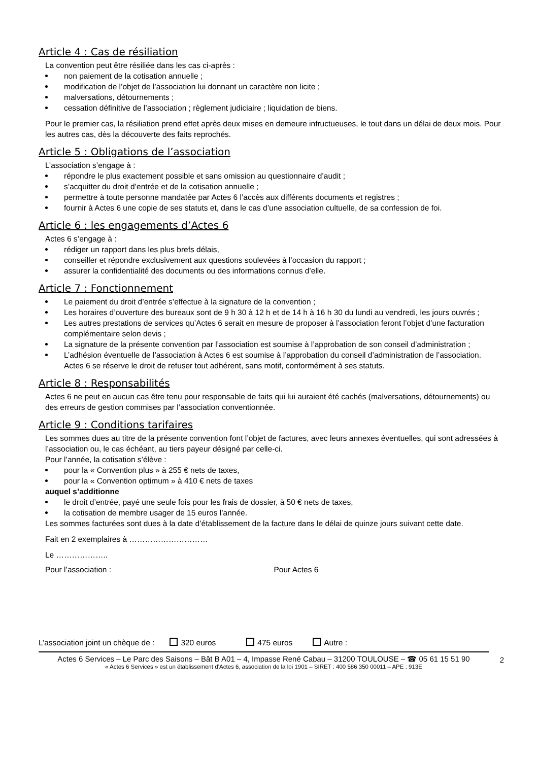Article 4 : Cas de résiliation
La convention peut être résiliée dans les cas ci-après :
non paiement de la cotisation annuelle ;
modification de l’objet de l’association lui donnant un caractère non licite ;
malversations, détournements ;
cessation définitive de l’association ; règlement judiciaire ; liquidation de biens.
Pour le premier cas, la résiliation prend effet après deux mises en demeure infructueuses, le tout dans un délai de deux mois. Pour les autres cas, dès la découverte des faits reprochés.
Article 5 : Obligations de l’association
L’association s’engage à :
répondre le plus exactement possible et sans omission au questionnaire d’audit ;
s’acquitter du droit d’entrée et de la cotisation annuelle ;
permettre à toute personne mandatée par Actes 6 l’accès aux différents documents et registres ;
fournir à Actes 6 une copie de ses statuts et, dans le cas d’une association cultuelle, de sa confession de foi.
Article 6 : les engagements d’Actes 6
Actes 6 s’engage à :
rédiger un rapport dans les plus brefs délais,
conseiller et répondre exclusivement aux questions soulevées à l’occasion du rapport ;
assurer la confidentialité des documents ou des informations connus d’elle.
Article 7 : Fonctionnement
Le paiement du droit d’entrée s’effectue à la signature de la convention ;
Les horaires d’ouverture des bureaux sont de 9 h 30 à 12 h et de 14 h à 16 h 30 du lundi au vendredi, les jours ouvrés ;
Les autres prestations de services qu’Actes 6 serait en mesure de proposer à l’association feront l’objet d’une facturation complémentaire selon devis ;
La signature de la présente convention par l’association est soumise à l’approbation de son conseil d’administration ;
L’adhésion éventuelle de l’association à Actes 6 est soumise à l’approbation du conseil d’administration de l’association. Actes 6 se réserve le droit de refuser tout adhérent, sans motif, conformément à ses statuts.
Article 8 : Responsabilités
Actes 6 ne peut en aucun cas être tenu pour responsable de faits qui lui auraient été cachés (malversations, détournements) ou des erreurs de gestion commises par l’association conventionnée.
Article 9 : Conditions tarifaires
Les sommes dues au titre de la présente convention font l’objet de factures, avec leurs annexes éventuelles, qui sont adressées à l’association ou, le cas échéant, au tiers payeur désigné par celle-ci.
Pour l’année, la cotisation s’élève :
pour la « Convention plus » à 255 € nets de taxes,
pour la « Convention optimum » à 410 € nets de taxes
auquel s’additionne
le droit d’entrée, payé une seule fois pour les frais de dossier, à 50 € nets de taxes,
la cotisation de membre usager de 15 euros l’année.
Les sommes facturées sont dues à la date d’établissement de la facture dans le délai de quinze jours suivant cette date.
Fait en 2 exemplaires à …………………………
Le ………………..
Pour l’association : Pour Actes 6
L’association joint un chèque de : 320 euros 475 euros Autre :
Actes 6 Services – Le Parc des Saisons – Bât B A01 – 4, Impasse René Cabau – 31200 TOULOUSE – ☎ 05 61 15 51 90
« Actes 6 Services » est un établissement d’Actes 6, association de la loi 1901 – SIRET : 400 586 350 00011 – APE : 913E
2